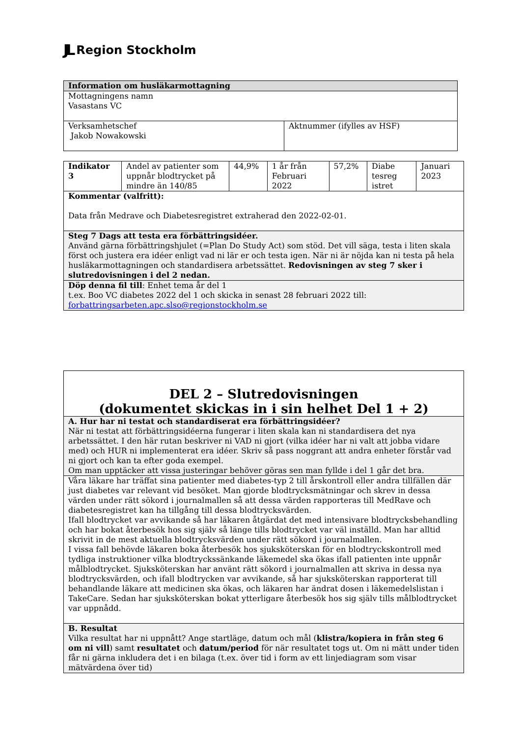JL Region Stockholm
| Information om husläkarmottagning | |
| Mottagningens namn Vasastans VC | |
| Verksamhetschef Jakob Nowakowski | Aktnummer (ifylles av HSF) |
| Indikator 3 | Andel av patienter som uppnår blodtrycket på mindre än 140/85 | 44,9% | 1 år från Februari 2022 | 57,2% | Diabe tesreg istret | Januari 2023 |
| Kommentar (valfritt): Data från Medrave och Diabetesregistret extraherad den 2022-02-01. | | | | | | |
| Steg 7 Dags att testa era förbättringsidéer. Använd gärna förbättringshjulet (=Plan Do Study Act) som stöd. Det vill säga, testa i liten skala först och justera era idéer enligt vad ni lär er och testa igen. När ni är nöjda kan ni testa på hela husläkarmottagningen och standardisera arbetssättet. Redovisningen av steg 7 sker i slutredovisningen i del 2 nedan. | | | | | | |
| Döp denna fil till : Enhet tema år del 1 t.ex. Boo VC diabetes 2022 del 1 och skicka in senast 28 februari 2022 till: forbattringsarbeten.apc.slso@regionstockholm.se | | | | | | |
| DEL 2 – Slutredovisningen (dokumentet skickas in i sin helhet Del 1 + 2) |
| A. Hur har ni testat och standardiserat era förbättringsidéer? När ni testat att förbättringsidéerna fungerar i liten skala kan ni standardisera det nya arbetssättet. I den här rutan beskriver ni VAD ni gjort (vilka idéer har ni valt att jobba vidare med) och HUR ni implementerat era idéer. Skriv så pass noggrant att andra enheter förstår vad ni gjort och kan ta efter goda exempel. Om man upptäcker att vissa justeringar behöver göras sen man fyllde i del 1 går det bra. |
| Våra läkare har träffat sina patienter med diabetes-typ 2 till årskontroll eller andra tillfällen där just diabetes var relevant vid besöket. Man gjorde blodtrycksmätningar och skrev in dessa värden under rätt sökord i journalmallen så att dessa värden rapporteras till MedRave och diabetesregistret kan ha tillgång till dessa blodtrycksvärden. Ifall blodtrycket var avvikande så har läkaren åtgärdat det med intensivare blodtrycksbehandling och har bokat återbesök hos sig själv så länge tills blodtrycket var väl inställd. Man har alltid skrivit in de mest aktuella blodtrycksvärden under rätt sökord i journalmallen. I vissa fall behövde läkaren boka återbesök hos sjuksköterskan för en blodtryckskontroll med tydliga instruktioner vilka blodtryckssänkande läkemedel ska ökas ifall patienten inte uppnår målblodtrycket. Sjuksköterskan har använt rätt sökord i journalmallen att skriva in dessa nya blodtrycksvärden, och ifall blodtrycken var avvikande, så har sjuksköterskan rapporterat till behandlande läkare att medicinen ska ökas, och läkaren har ändrat dosen i läkemedelslistan i TakeCare. Sedan har sjuksköterskan bokat ytterligare återbesök hos sig själv tills målblodtrycket var uppnådd. |
| B. Resultat Vilka resultat har ni uppnått? Ange startläge, datum och mål ( klistra/kopiera in från steg 6 om ni vill ) samt resultatet och datum/period för när resultatet togs ut. Om ni mätt under tiden får ni gärna inkludera det i en bilaga (t.ex. över tid i form av ett linjediagram som visar mätvärdena över tid) |